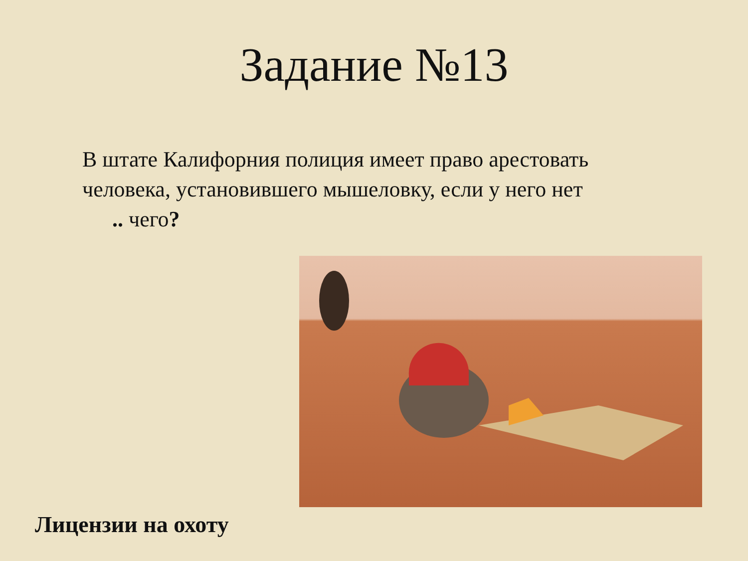Задание №13
В штате Калифорния полиция имеет право арестовать человека, установившего мышеловку, если у него нет
.. чего?
Лицензии на охоту